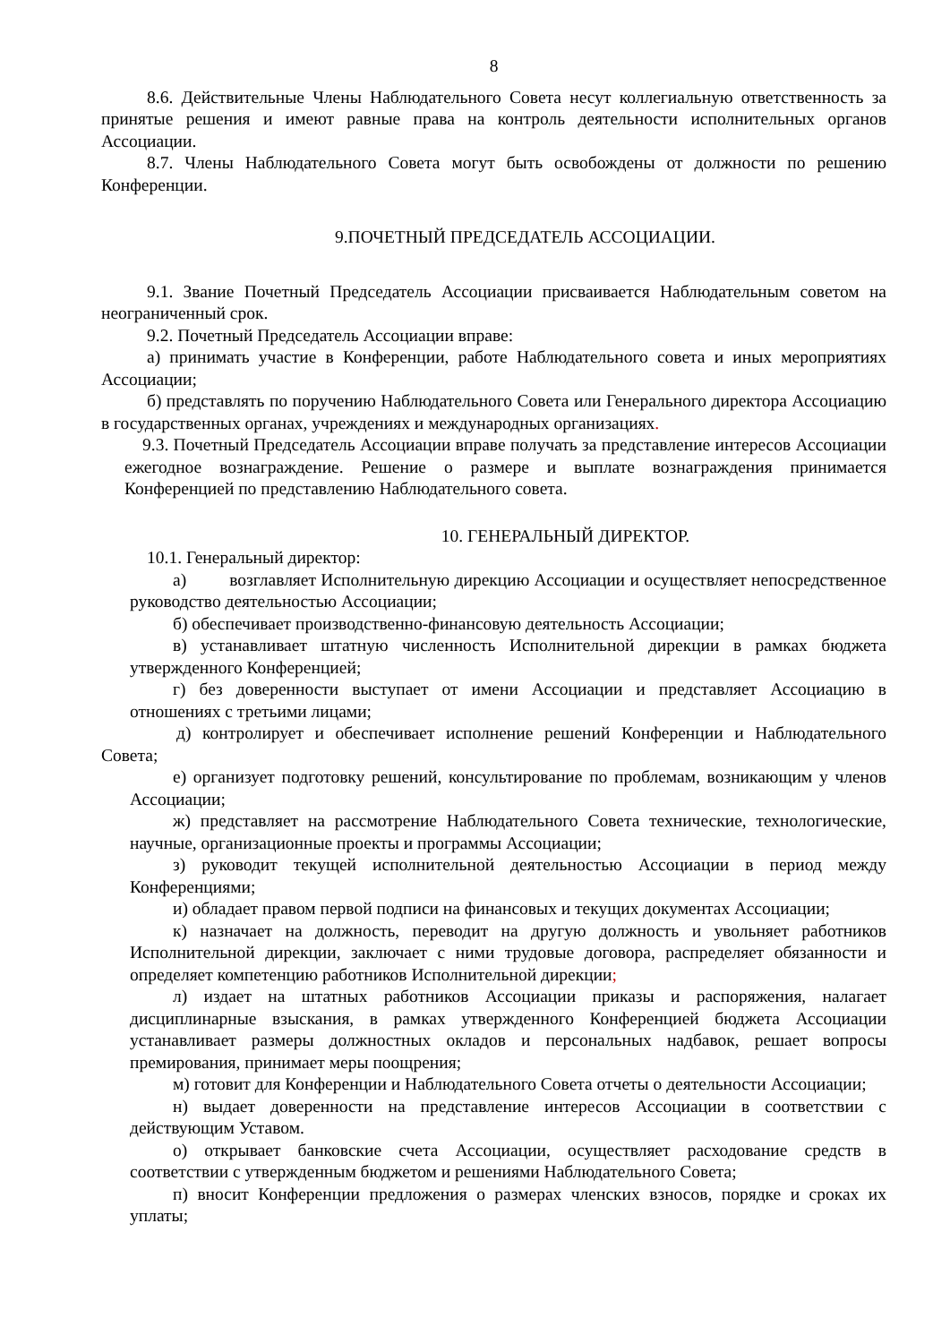8
8.6. Действительные Члены Наблюдательного Совета несут коллегиальную ответственность за принятые решения и имеют равные права на контроль деятельности исполнительных органов Ассоциации.
8.7. Члены Наблюдательного Совета могут быть освобождены от должности по решению Конференции.
9.ПОЧЕТНЫЙ ПРЕДСЕДАТЕЛЬ АССОЦИАЦИИ.
9.1. Звание Почетный Председатель Ассоциации присваивается Наблюдательным советом на неограниченный срок.
9.2. Почетный Председатель Ассоциации вправе:
а) принимать участие в Конференции, работе Наблюдательного совета и иных мероприятиях Ассоциации;
б) представлять по поручению Наблюдательного Совета или Генерального директора Ассоциацию в государственных органах, учреждениях и международных организациях.
9.3. Почетный Председатель Ассоциации вправе получать за представление интересов Ассоциации ежегодное вознаграждение. Решение о размере и выплате вознаграждения принимается Конференцией по представлению Наблюдательного совета.
10. ГЕНЕРАЛЬНЫЙ ДИРЕКТОР.
10.1. Генеральный директор:
а) возглавляет Исполнительную дирекцию Ассоциации и осуществляет непосредственное руководство деятельностью Ассоциации;
б) обеспечивает производственно-финансовую деятельность Ассоциации;
в) устанавливает штатную численность Исполнительной дирекции в рамках бюджета утвержденного Конференцией;
г) без доверенности выступает от имени Ассоциации и представляет Ассоциацию в отношениях с третьими лицами;
д) контролирует и обеспечивает исполнение решений Конференции и Наблюдательного Совета;
е) организует подготовку решений, консультирование по проблемам, возникающим у членов Ассоциации;
ж) представляет на рассмотрение Наблюдательного Совета технические, технологические, научные, организационные проекты и программы Ассоциации;
з) руководит текущей исполнительной деятельностью Ассоциации в период между Конференциями;
и) обладает правом первой подписи на финансовых и текущих документах Ассоциации;
к) назначает на должность, переводит на другую должность и увольняет работников Исполнительной дирекции, заключает с ними трудовые договора, распределяет обязанности и определяет компетенцию работников Исполнительной дирекции;
л) издает на штатных работников Ассоциации приказы и распоряжения, налагает дисциплинарные взыскания, в рамках утвержденного Конференцией бюджета Ассоциации устанавливает размеры должностных окладов и персональных надбавок, решает вопросы премирования, принимает меры поощрения;
м) готовит для Конференции и Наблюдательного Совета отчеты о деятельности Ассоциации;
н) выдает доверенности на представление интересов Ассоциации в соответствии с действующим Уставом.
о) открывает банковские счета Ассоциации, осуществляет расходование средств в соответствии с утвержденным бюджетом и решениями Наблюдательного Совета;
п) вносит Конференции предложения о размерах членских взносов, порядке и сроках их уплаты;